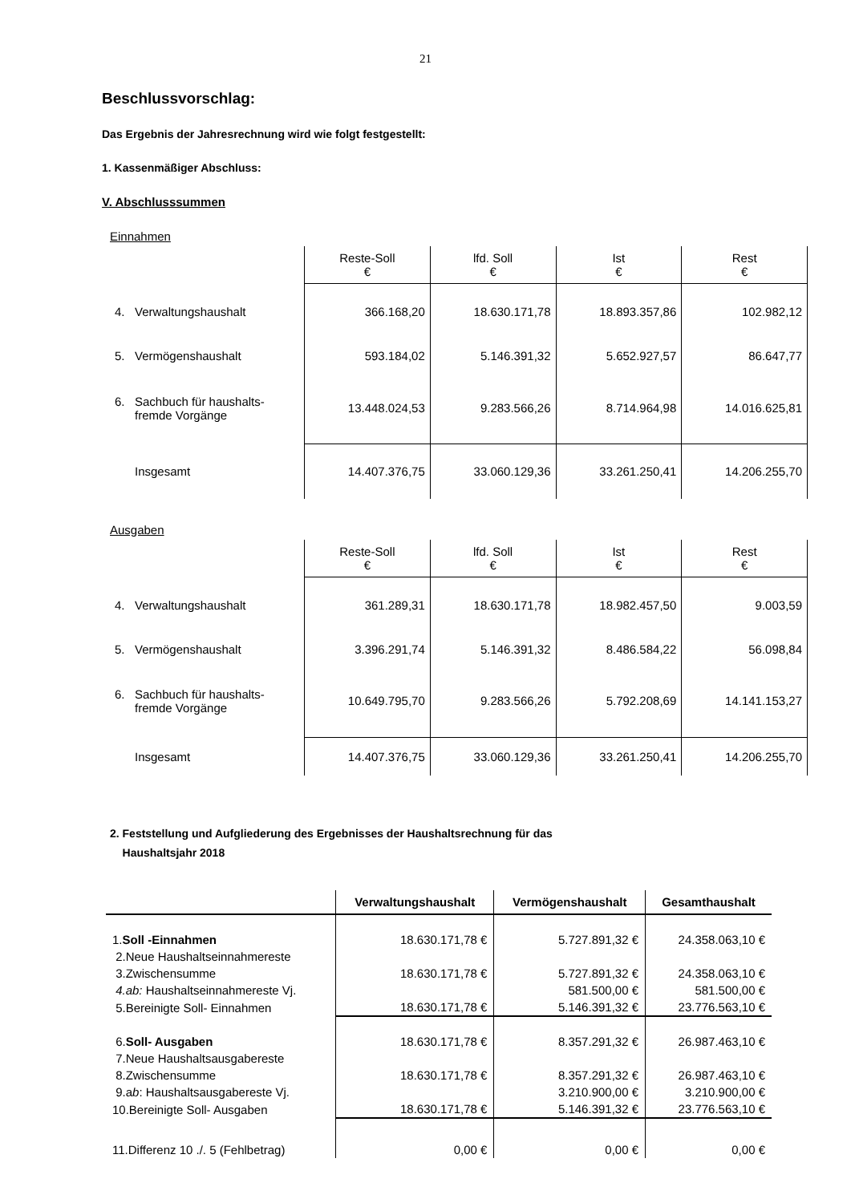21
Beschlussvorschlag:
Das Ergebnis der Jahresrechnung wird wie folgt festgestellt:
1. Kassenmäßiger Abschluss:
V. Abschlusssummen
Einnahmen
| | Reste-Soll € | lfd. Soll € | Ist € | Rest € |
| 4. Verwaltungshaushalt | 366.168,20 | 18.630.171,78 | 18.893.357,86 | 102.982,12 |
| 5. Vermögenshaushalt | 593.184,02 | 5.146.391,32 | 5.652.927,57 | 86.647,77 |
| 6. Sachbuch für haushalts- fremde Vorgänge | 13.448.024,53 | 9.283.566,26 | 8.714.964,98 | 14.016.625,81 |
| Insgesamt | 14.407.376,75 | 33.060.129,36 | 33.261.250,41 | 14.206.255,70 |
Ausgaben
| | Reste-Soll € | lfd. Soll € | Ist € | Rest € |
| 4. Verwaltungshaushalt | 361.289,31 | 18.630.171,78 | 18.982.457,50 | 9.003,59 |
| 5. Vermögenshaushalt | 3.396.291,74 | 5.146.391,32 | 8.486.584,22 | 56.098,84 |
| 6. Sachbuch für haushalts- fremde Vorgänge | 10.649.795,70 | 9.283.566,26 | 5.792.208,69 | 14.141.153,27 |
| Insgesamt | 14.407.376,75 | 33.060.129,36 | 33.261.250,41 | 14.206.255,70 |
2. Feststellung und Aufgliederung des Ergebnisses der Haushaltsrechnung für das
Haushaltsjahr 2018
| | Verwaltungshaushalt | Vermögenshaushalt | Gesamthaushalt |
| --- | --- | --- | --- |
| 1. Soll -Einnahmen | 18.630.171,78 € | 5.727.891,32 € | 24.358.063,10 € |
| 2.Neue Haushaltseinnahmereste | | | |
| 3.Zwischensumme | 18.630.171,78 € | 5.727.891,32 € | 24.358.063,10 € |
| 4.ab: Haushaltseinnahmereste Vj. | | 581.500,00 € | 581.500,00 € |
| 5.Bereinigte Soll- Einnahmen | 18.630.171,78 € | 5.146.391,32 € | 23.776.563,10 € |
| 6. Soll- Ausgaben | 18.630.171,78 € | 8.357.291,32 € | 26.987.463,10 € |
| 7.Neue Haushaltsausgabereste | | | |
| 8.Zwischensumme | 18.630.171,78 € | 8.357.291,32 € | 26.987.463,10 € |
| 9.a b : Haushaltsausgabereste Vj. | | 3.210.900,00 € | 3.210.900,00 € |
| 10.Bereinigte Soll- Ausgaben | 18.630.171,78 € | 5.146.391,32 € | 23.776.563,10 € |
| 11.Differenz 10 ./. 5 (Fehlbetrag) | 0,00 € | 0,00 € | 0,00 € |